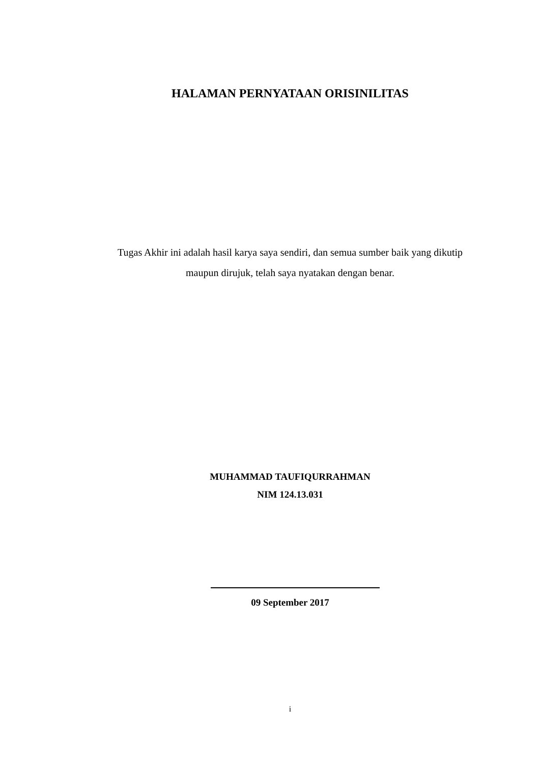HALAMAN PERNYATAAN ORISINILITAS
Tugas Akhir ini adalah hasil karya saya sendiri, dan semua sumber baik yang dikutip maupun dirujuk, telah saya nyatakan dengan benar.
MUHAMMAD TAUFIQURRAHMAN
NIM 124.13.031
09 September 2017
i